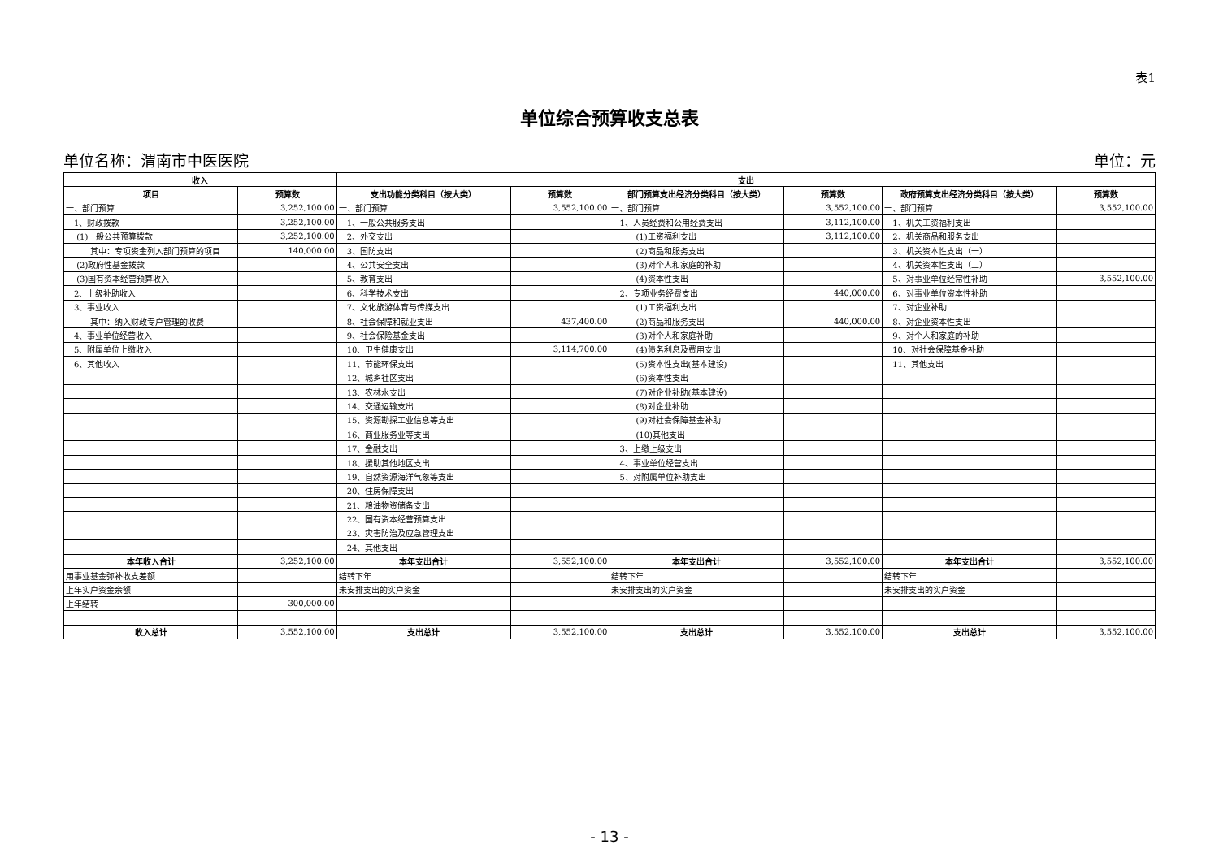表1
单位综合预算收支总表
单位名称：渭南市中医医院 单位：元
| 收入 | | 支出 | | | | | |
| --- | --- | --- | --- | --- | --- | --- | --- |
| 项目 | 预算数 | 支出功能分类科目（按大类） | 预算数 | 部门预算支出经济分类科目（按大类） | 预算数 | 政府预算支出经济分类科目（按大类） | 预算数 |
| 一、部门预算 | 3,252,100.00 | 一、部门预算 | 3,552,100.00 | 一、部门预算 | 3,552,100.00 | 一、部门预算 | 3,552,100.00 |
| 1、财政拨款 | 3,252,100.00 | 1、一般公共服务支出 | | 1、人员经费和公用经费支出 | 3,112,100.00 | 1、机关工资福利支出 | |
| (1)一般公共预算拨款 | 3,252,100.00 | 2、外交支出 | | (1)工资福利支出 | 3,112,100.00 | 2、机关商品和服务支出 | |
| 其中：专项资金列入部门预算的项目 | 140,000.00 | 3、国防支出 | | (2)商品和服务支出 | | 3、机关资本性支出（一） | |
| (2)政府性基金拨款 | | 4、公共安全支出 | | (3)对个人和家庭的补助 | | 4、机关资本性支出（二） | |
| (3)国有资本经营预算收入 | | 5、教育支出 | | (4)资本性支出 | | 5、对事业单位经常性补助 | 3,552,100.00 |
| 2、上级补助收入 | | 6、科学技术支出 | | 2、专项业务经费支出 | 440,000.00 | 6、对事业单位资本性补助 | |
| 3、事业收入 | | 7、文化旅游体育与传媒支出 | | (1)工资福利支出 | | 7、对企业补助 | |
| 其中：纳入财政专户管理的收费 | | 8、社会保障和就业支出 | 437,400.00 | (2)商品和服务支出 | 440,000.00 | 8、对企业资本性支出 | |
| 4、事业单位经营收入 | | 9、社会保险基金支出 | | (3)对个人和家庭补助 | | 9、对个人和家庭的补助 | |
| 5、附属单位上缴收入 | | 10、卫生健康支出 | 3,114,700.00 | (4)债务利息及费用支出 | | 10、对社会保障基金补助 | |
| 6、其他收入 | | 11、节能环保支出 | | (5)资本性支出(基本建设) | | 11、其他支出 | |
| | | 12、城乡社区支出 | | (6)资本性支出 | | | |
| | | 13、农林水支出 | | (7)对企业补助(基本建设) | | | |
| | | 14、交通运输支出 | | (8)对企业补助 | | | |
| | | 15、资源勘探工业信息等支出 | | (9)对社会保障基金补助 | | | |
| | | 16、商业服务业等支出 | | (10)其他支出 | | | |
| | | 17、金融支出 | | 3、上缴上级支出 | | | |
| | | 18、援助其他地区支出 | | 4、事业单位经营支出 | | | |
| | | 19、自然资源海洋气象等支出 | | 5、对附属单位补助支出 | | | |
| | | 20、住房保障支出 | | | | | |
| | | 21、粮油物资储备支出 | | | | | |
| | | 22、国有资本经营预算支出 | | | | | |
| | | 23、灾害防治及应急管理支出 | | | | | |
| | | 24、其他支出 | | | | | |
| 本年收入合计 | 3,252,100.00 | 本年支出合计 | 3,552,100.00 | 本年支出合计 | 3,552,100.00 | 本年支出合计 | 3,552,100.00 |
| 用事业基金弥补收支差额 | | 结转下年 | | 结转下年 | | 结转下年 | |
| 上年实户资金余额 | | 未安排支出的实户资金 | | 未安排支出的实户资金 | | 未安排支出的实户资金 | |
| 上年结转 | 300,000.00 | | | | | | |
| 收入总计 | 3,552,100.00 | 支出总计 | 3,552,100.00 | 支出总计 | 3,552,100.00 | 支出总计 | 3,552,100.00 |
- 13 -